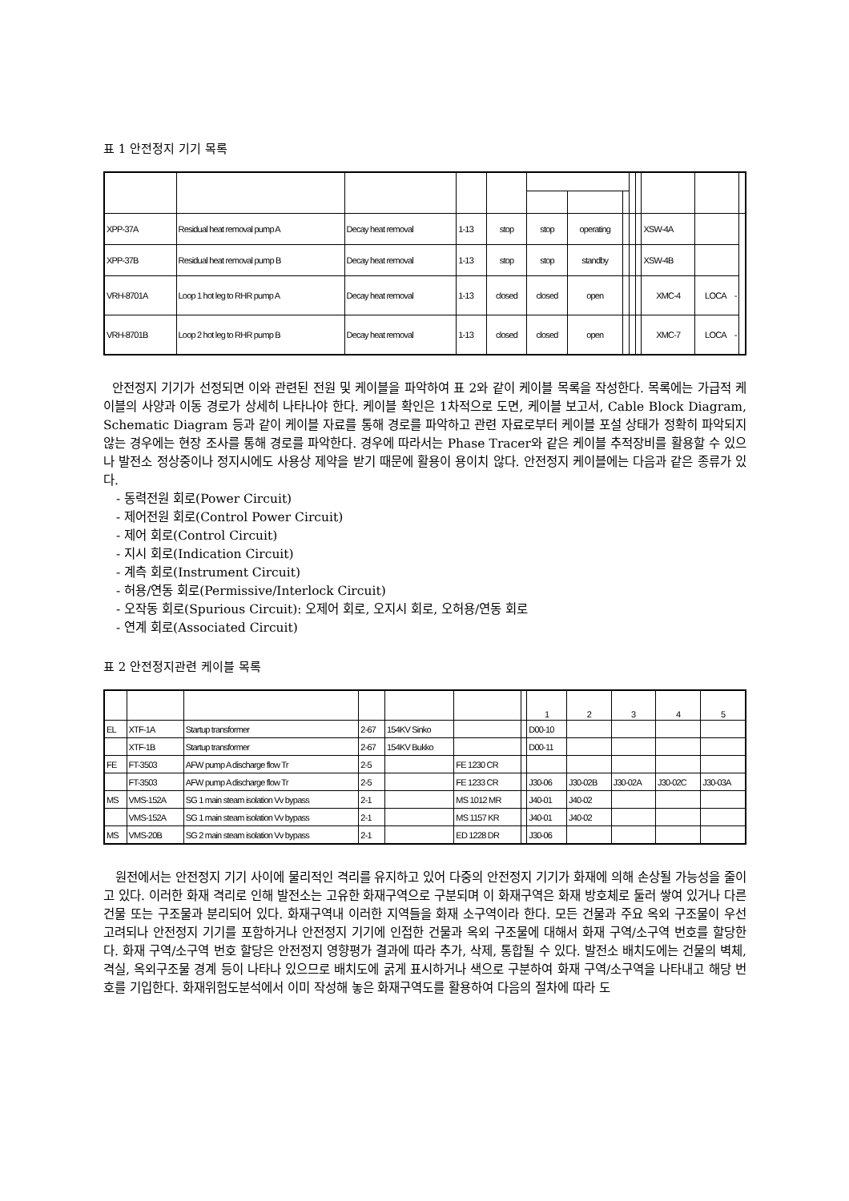표 1 안전정지 기기 목록
| XPP-37A | Residual heat removal pump A | Decay heat removal | 1-13 | stop | stop | operating | | | | XSW-4A | | |
| XPP-37B | Residual heat removal pump B | Decay heat removal | 1-13 | stop | stop | standby | | | | XSW-4B | | |
| VRH-8701A | Loop 1 hot leg to RHR pump A | Decay heat removal | 1-13 | closed | closed | open | | | | XMC-4 | LOCA - | |
| VRH-8701B | Loop 2 hot leg to RHR pump B | Decay heat removal | 1-13 | closed | closed | open | | | | XMC-7 | LOCA - | |
안전정지 기기가 선정되면 이와 관련된 전원 및 케이블을 파악하여 표 2와 같이 케이블 목록을 작성한다. 목록에는 가급적 케이블의 사양과 이동 경로가 상세히 나타나야 한다. 케이블 확인은 1차적으로 도면, 케이블 보고서, Cable Block Diagram, Schematic Diagram 등과 같이 케이블 자료를 통해 경로를 파악하고 관련 자료로부터 케이블 포설 상태가 정확히 파악되지 않는 경우에는 현장 조사를 통해 경로를 파악한다. 경우에 따라서는 Phase Tracer와 같은 케이블 추적장비를 활용할 수 있으나 발전소 정상중이나 정지시에도 사용상 제약을 받기 때문에 활용이 용이치 않다. 안전정지 케이블에는 다음과 같은 종류가 있다.
- 동력전원 회로(Power Circuit)
- 제어전원 회로(Control Power Circuit)
- 제어 회로(Control Circuit)
- 지시 회로(Indication Circuit)
- 계측 회로(Instrument Circuit)
- 허용/연동 회로(Permissive/Interlock Circuit)
- 오작동 회로(Spurious Circuit): 오제어 회로, 오지시 회로, 오허용/연동 회로
- 연계 회로(Associated Circuit)
표 2 안전정지관련 케이블 목록
| | | | | | | | 1 | 2 | 3 | 4 | 5 |
| --- | --- | --- | --- | --- | --- | --- | --- | --- | --- | --- | --- |
| EL | XTF-1A | Startup transformer | 2-67 | 154KV Sinko | | | D00-10 | | | | |
| | XTF-1B | Startup transformer | 2-67 | 154KV Bukko | | | D00-11 | | | | |
| FE | FT-3503 | AFW pump A discharge flow Tr | 2-5 | | FE 1230 CR | | | | | | |
| | FT-3503 | AFW pump A discharge flow Tr | 2-5 | | FE 1233 CR | | J30-06 | J30-02B | J30-02A | J30-02C | J30-03A |
| MS | VMS-152A | SG 1 main steam isolation Vv bypass | 2-1 | | MS 1012 MR | | J40-01 | J40-02 | | | |
| | VMS-152A | SG 1 main steam isolation Vv bypass | 2-1 | | MS 1157 KR | | J40-01 | J40-02 | | | |
| MS | VMS-20B | SG 2 main steam isolation Vv bypass | 2-1 | | ED 1228 DR | | J30-06 | | | | |
원전에서는 안전정지 기기 사이에 물리적인 격리를 유지하고 있어 다중의 안전정지 기기가 화재에 의해 손상될 가능성을 줄이고 있다. 이러한 화재 격리로 인해 발전소는 고유한 화재구역으로 구분되며 이 화재구역은 화재 방호체로 둘러 쌓여 있거나 다른 건물 또는 구조물과 분리되어 있다. 화재구역내 이러한 지역들을 화재 소구역이라 한다. 모든 건물과 주요 옥외 구조물이 우선 고려되나 안전정지 기기를 포함하거나 안전정지 기기에 인접한 건물과 옥외 구조물에 대해서 화재 구역/소구역 번호를 할당한다. 화재 구역/소구역 번호 할당은 안전정지 영향평가 결과에 따라 추가, 삭제, 통합될 수 있다. 발전소 배치도에는 건물의 벽체, 격실, 옥외구조물 경계 등이 나타나 있으므로 배치도에 굵게 표시하거나 색으로 구분하여 화재 구역/소구역을 나타내고 해당 번호를 기입한다. 화재위험도분석에서 이미 작성해 놓은 화재구역도를 활용하여 다음의 절차에 따라 도